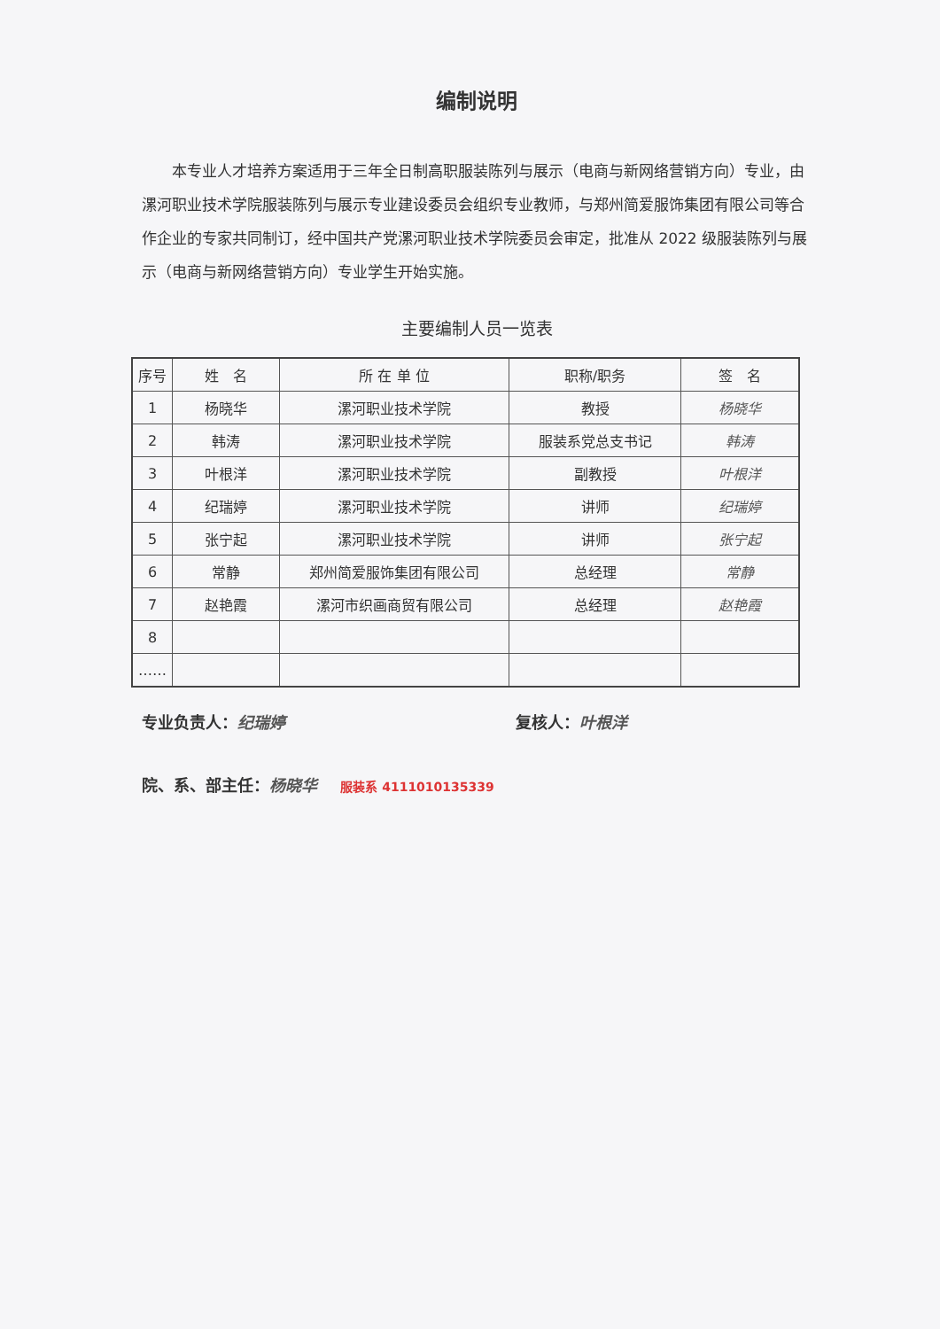编制说明
本专业人才培养方案适用于三年全日制高职服装陈列与展示（电商与新网络营销方向）专业，由漯河职业技术学院服装陈列与展示专业建设委员会组织专业教师，与郑州简爱服饰集团有限公司等合作企业的专家共同制订，经中国共产党漯河职业技术学院委员会审定，批准从 2022 级服装陈列与展示（电商与新网络营销方向）专业学生开始实施。
主要编制人员一览表
| 序号 | 姓 名 | 所 在 单 位 | 职称/职务 | 签 名 |
| --- | --- | --- | --- | --- |
| 1 | 杨晓华 | 漯河职业技术学院 | 教授 | 杨晓华 |
| 2 | 韩涛 | 漯河职业技术学院 | 服装系党总支书记 | 韩涛 |
| 3 | 叶根洋 | 漯河职业技术学院 | 副教授 | 叶根洋 |
| 4 | 纪瑞婷 | 漯河职业技术学院 | 讲师 | 纪瑞婷 |
| 5 | 张宁起 | 漯河职业技术学院 | 讲师 | 张宁起 |
| 6 | 常静 | 郑州简爱服饰集团有限公司 | 总经理 | 常静 |
| 7 | 赵艳霞 | 漯河市织画商贸有限公司 | 总经理 | 赵艳霞 |
| 8 | | | | |
| …… | | | | |
专业负责人：纪瑞婷 复核人：叶根洋
院、系、部主任：杨晓华 服装系 4111010135339